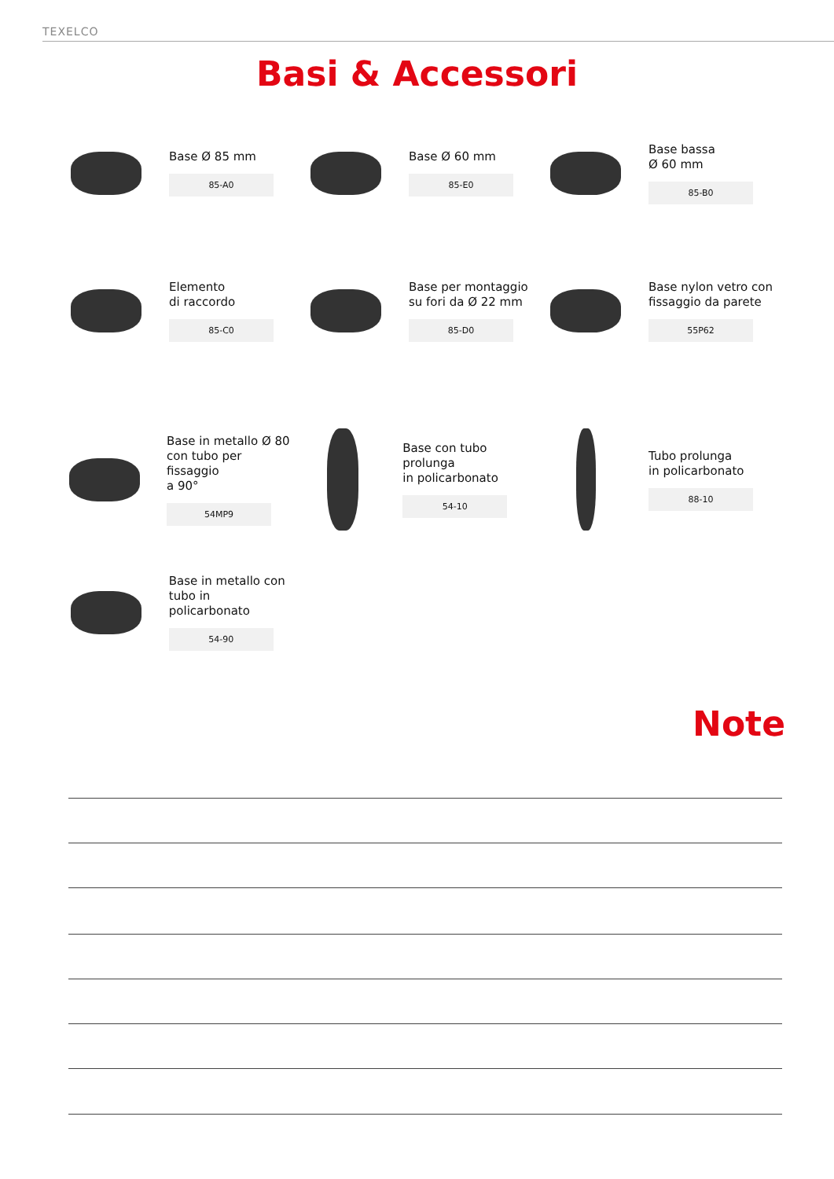TEXELCO
Basi & Accessori
Base Ø 85 mm
85-A0
Base Ø 60 mm
85-E0
Base bassa
Ø 60 mm
85-B0
Elemento
di raccordo
85-C0
Base per montaggio
su fori da Ø 22 mm
85-D0
Base nylon vetro con
fissaggio da parete
55P62
Base in metallo Ø 80
con tubo per fissaggio
a 90°
54MP9
Base con tubo prolunga
in policarbonato
54-10
Tubo prolunga
in policarbonato
88-10
Base in metallo con
tubo in policarbonato
54-90
Note